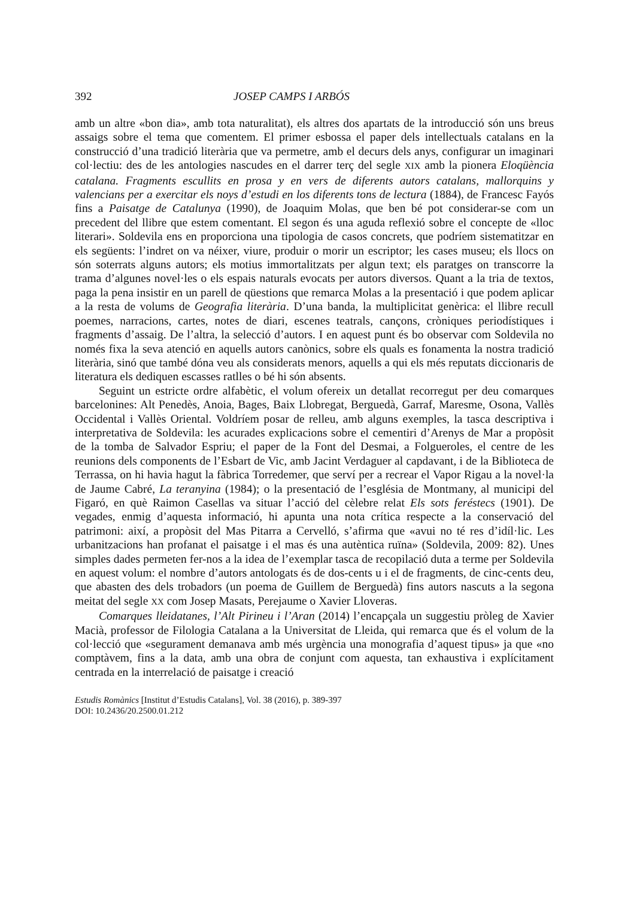392 JOSEP CAMPS I ARBÓS
amb un altre «bon dia», amb tota naturalitat), els altres dos apartats de la introducció són uns breus assaigs sobre el tema que comentem. El primer esbossa el paper dels intellectuals catalans en la construcció d’una tradició literària que va permetre, amb el decurs dels anys, configurar un imaginari col·lectiu: des de les antologies nascudes en el darrer terç del segle XIX amb la pionera Eloqüència catalana. Fragments escullits en prosa y en vers de diferents autors catalans, mallorquins y valencians per a exercitar els noys d’estudi en los diferents tons de lectura (1884), de Francesc Fayós fins a Paisatge de Catalunya (1990), de Joaquim Molas, que ben bé pot considerar-se com un precedent del llibre que estem comentant. El segon és una aguda reflexió sobre el concepte de «lloc literari». Soldevila ens en proporciona una tipologia de casos concrets, que podríem sistematitzar en els següents: l’indret on va néixer, viure, produir o morir un escriptor; les cases museu; els llocs on són soterrats alguns autors; els motius immortalitzats per algun text; els paratges on transcorre la trama d’algunes novel·les o els espais naturals evocats per autors diversos. Quant a la tria de textos, paga la pena insistir en un parell de qüestions que remarca Molas a la presentació i que podem aplicar a la resta de volums de Geografia literària. D’una banda, la multiplicitat genèrica: el llibre recull poemes, narracions, cartes, notes de diari, escenes teatrals, cançons, cròniques periodístiques i fragments d’assaig. De l’altra, la selecció d’autors. I en aquest punt és bo observar com Soldevila no només fixa la seva atenció en aquells autors canònics, sobre els quals es fonamenta la nostra tradició literària, sinó que també dóna veu als considerats menors, aquells a qui els més reputats diccionaris de literatura els dediquen escasses ratlles o bé hi són absents.
Seguint un estricte ordre alfabètic, el volum ofereix un detallat recorregut per deu comarques barcelonines: Alt Penedès, Anoia, Bages, Baix Llobregat, Berguedà, Garraf, Maresme, Osona, Vallès Occidental i Vallès Oriental. Voldríem posar de relleu, amb alguns exemples, la tasca descriptiva i interpretativa de Soldevila: les acurades explicacions sobre el cementiri d’Arenys de Mar a propòsit de la tomba de Salvador Espriu; el paper de la Font del Desmai, a Folgueroles, el centre de les reunions dels components de l’Esbart de Vic, amb Jacint Verdaguer al capdavant, i de la Biblioteca de Terrassa, on hi havia hagut la fàbrica Torredemer, que serví per a recrear el Vapor Rigau a la novel·la de Jaume Cabré, La teranyina (1984); o la presentació de l’església de Montmany, al municipi del Figaró, en què Raimon Casellas va situar l’acció del cèlebre relat Els sots feréstecs (1901). De vegades, enmig d’aquesta informació, hi apunta una nota crítica respecte a la conservació del patrimoni: així, a propòsit del Mas Pitarra a Cervelló, s’afirma que «avui no té res d’idíl·lic. Les urbanitzacions han profanat el paisatge i el mas és una autèntica ruïna» (Soldevila, 2009: 82). Unes simples dades permeten fer-nos a la idea de l’exemplar tasca de recopilació duta a terme per Soldevila en aquest volum: el nombre d’autors antologats és de dos-cents u i el de fragments, de cinc-cents deu, que abasten des dels trobadors (un poema de Guillem de Berguedà) fins autors nascuts a la segona meitat del segle XX com Josep Masats, Perejaume o Xavier Lloveras.
Comarques lleidatanes, l’Alt Pirineu i l’Aran (2014) l’encapçala un suggestiu pròleg de Xavier Macià, professor de Filologia Catalana a la Universitat de Lleida, qui remarca que és el volum de la col·lecció que «segurament demanava amb més urgència una monografia d’aquest tipus» ja que «no comptàvem, fins a la data, amb una obra de conjunt com aquesta, tan exhaustiva i explícitament centrada en la interrelació de paisatge i creació
Estudis Romànics [Institut d’Estudis Catalans], Vol. 38 (2016), p. 389-397
DOI: 10.2436/20.2500.01.212